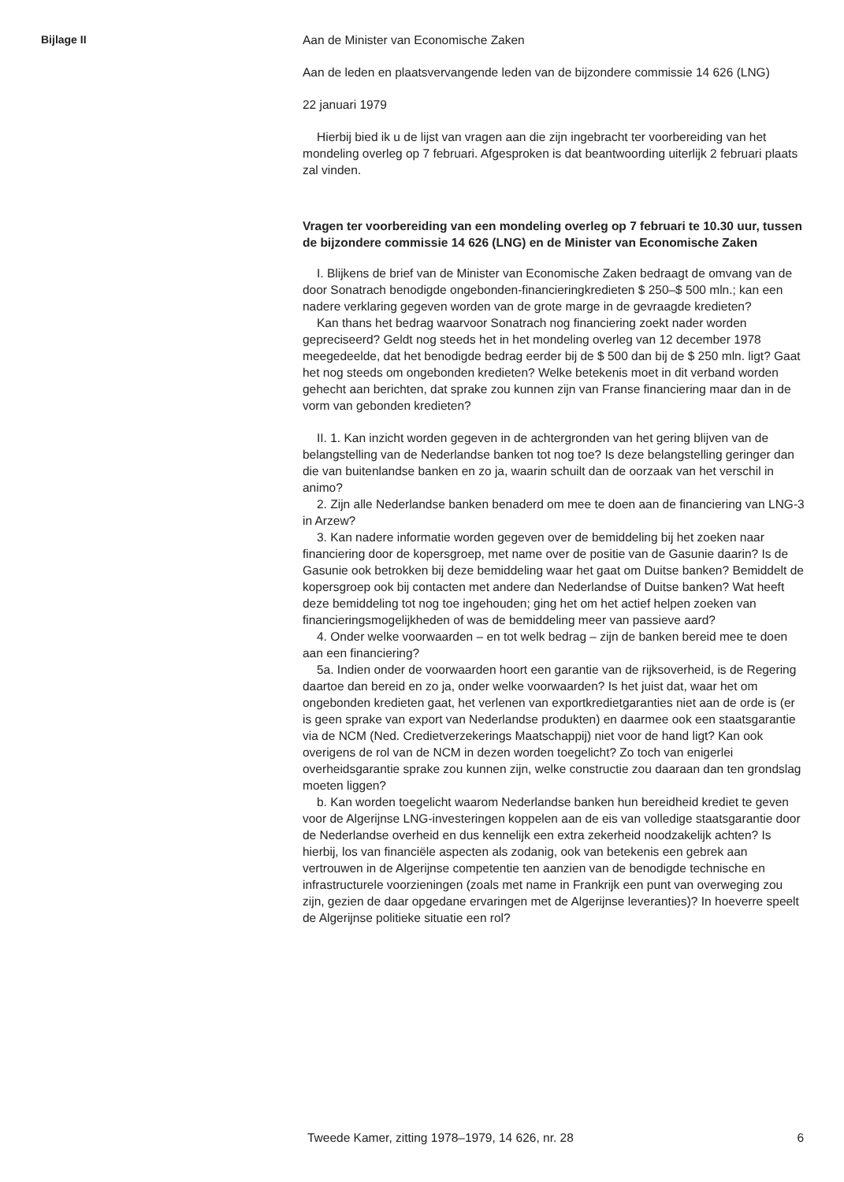Bijlage II
Aan de Minister van Economische Zaken
Aan de leden en plaatsvervangende leden van de bijzondere commissie 14 626 (LNG)
22 januari 1979
Hierbij bied ik u de lijst van vragen aan die zijn ingebracht ter voorbereiding van het mondeling overleg op 7 februari. Afgesproken is dat beantwoording uiterlijk 2 februari plaats zal vinden.
Vragen ter voorbereiding van een mondeling overleg op 7 februari te 10.30 uur, tussen de bijzondere commissie 14 626 (LNG) en de Minister van Economische Zaken
I. Blijkens de brief van de Minister van Economische Zaken bedraagt de omvang van de door Sonatrach benodigde ongebonden-financieringkredieten $ 250–$ 500 mln.; kan een nadere verklaring gegeven worden van de grote marge in de gevraagde kredieten?
Kan thans het bedrag waarvoor Sonatrach nog financiering zoekt nader worden gepreciseerd? Geldt nog steeds het in het mondeling overleg van 12 december 1978 meegedeelde, dat het benodigde bedrag eerder bij de $ 500 dan bij de $ 250 mln. ligt? Gaat het nog steeds om ongebonden kredieten? Welke betekenis moet in dit verband worden gehecht aan berichten, dat sprake zou kunnen zijn van Franse financiering maar dan in de vorm van gebonden kredieten?
II. 1. Kan inzicht worden gegeven in de achtergronden van het gering blijven van de belangstelling van de Nederlandse banken tot nog toe? Is deze belangstelling geringer dan die van buitenlandse banken en zo ja, waarin schuilt dan de oorzaak van het verschil in animo?
2. Zijn alle Nederlandse banken benaderd om mee te doen aan de financiering van LNG-3 in Arzew?
3. Kan nadere informatie worden gegeven over de bemiddeling bij het zoeken naar financiering door de kopersgroep, met name over de positie van de Gasunie daarin? Is de Gasunie ook betrokken bij deze bemiddeling waar het gaat om Duitse banken? Bemiddelt de kopersgroep ook bij contacten met andere dan Nederlandse of Duitse banken? Wat heeft deze bemiddeling tot nog toe ingehouden; ging het om het actief helpen zoeken van financieringsmogelijkheden of was de bemiddeling meer van passieve aard?
4. Onder welke voorwaarden – en tot welk bedrag – zijn de banken bereid mee te doen aan een financiering?
5a. Indien onder de voorwaarden hoort een garantie van de rijksoverheid, is de Regering daartoe dan bereid en zo ja, onder welke voorwaarden? Is het juist dat, waar het om ongebonden kredieten gaat, het verlenen van exportkredietgaranties niet aan de orde is (er is geen sprake van export van Nederlandse produkten) en daarmee ook een staatsgarantie via de NCM (Ned. Credietverzekerings Maatschappij) niet voor de hand ligt? Kan ook overigens de rol van de NCM in dezen worden toegelicht? Zo toch van enigerlei overheidsgarantie sprake zou kunnen zijn, welke constructie zou daaraan dan ten grondslag moeten liggen?
b. Kan worden toegelicht waarom Nederlandse banken hun bereidheid krediet te geven voor de Algerijnse LNG-investeringen koppelen aan de eis van volledige staatsgarantie door de Nederlandse overheid en dus kennelijk een extra zekerheid noodzakelijk achten? Is hierbij, los van financiële aspecten als zodanig, ook van betekenis een gebrek aan vertrouwen in de Algerijnse competentie ten aanzien van de benodigde technische en infrastructurele voorzieningen (zoals met name in Frankrijk een punt van overweging zou zijn, gezien de daar opgedane ervaringen met de Algerijnse leveranties)? In hoeverre speelt de Algerijnse politieke situatie een rol?
Tweede Kamer, zitting 1978–1979, 14 626, nr. 28 6